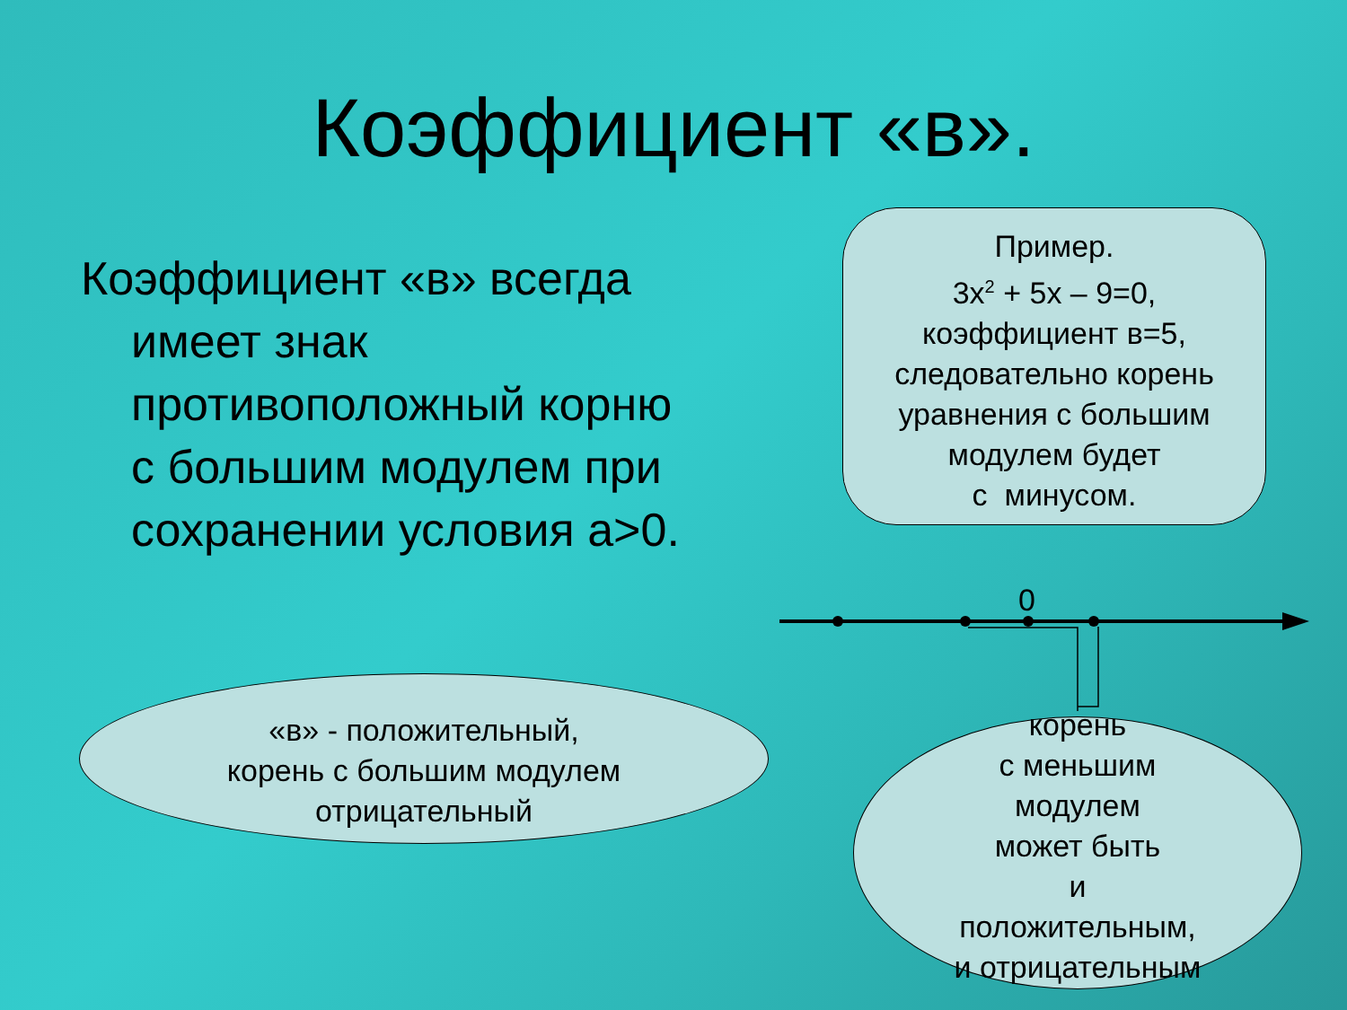Коэффициент «в».
Коэффициент «в» всегда имеет знак противоположный корню с большим модулем при сохранении условия a>0.
Пример.
3x<sup>2</sup> + 5x – 9=0,
коэффициент в=5,
следовательно корень уравнения с большим модулем будет
с минусом.
«в» - положительный,
корень с большим модулем
отрицательный
0
корень
с меньшим
модулем
может быть
и
положительным,
и отрицательным